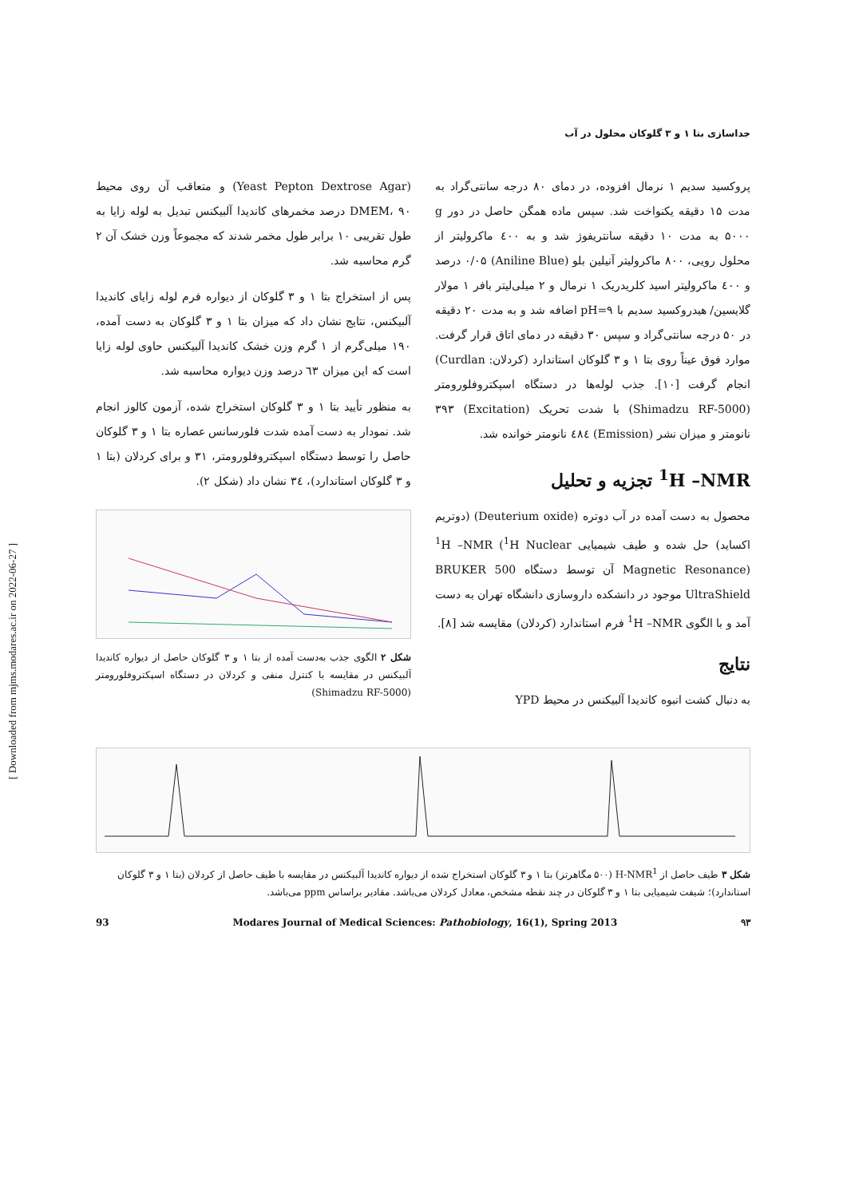جداسازی بتا ۱ و ۳ گلوکان محلول در آب
پروکسید سدیم ۱ نرمال افزوده، در دمای ۸۰ درجه سانتی‌گراد به مدت ۱۵ دقیقه یکنواخت شد. سپس ماده همگن حاصل در دور g ۵۰۰۰ به مدت ۱۰ دقیقه سانتریفوژ شد و به ٤۰۰ ماکرولیتر از محلول رویی، ۸۰۰ ماکرولیتر آنیلین بلو (Aniline Blue) ۰/۰۵ درصد و ٤۰۰ ماکرولیتر اسید کلریدریک ۱ نرمال و ۲ میلی‌لیتر بافر ۱ مولار گلایسین/ هیدروکسید سدیم با pH=۹ اضافه شد و به مدت ۲۰ دقیقه در ۵۰ درجه سانتی‌گراد و سپس ۳۰ دقیقه در دمای اتاق قرار گرفت. موارد فوق عیناً روی بتا ۱ و ۳ گلوکان استاندارد (کردلان: Curdlan) انجام گرفت [۱۰]. جذب لوله‌ها در دستگاه اسپکتروفلورومتر (Shimadzu RF-5000) با شدت تحریک (Excitation) ۳۹۳ نانومتر و میزان نشر (Emission) ٤۸٤ نانومتر خوانده شد.
<sup>1</sup>H –NMR تجزیه و تحلیل
محصول به دست آمده در آب دوتره (Deuterium oxide) (دوتریم اکساید) حل شده و طیف شیمیایی <sup>1</sup>H –NMR (<sup>1</sup>H Nuclear Magnetic Resonance) آن توسط دستگاه BRUKER 500 UltraShield موجود در دانشکده داروسازی دانشگاه تهران به دست آمد و با الگوی <sup>1</sup>H –NMR فرم استاندارد (کردلان) مقایسه شد [۸].
نتایج
به دنبال کشت انبوه کاندیدا آلبیکنس در محیط YPD
(Yeast Pepton Dextrose Agar) و متعاقب آن روی محیط DMEM، ۹۰ درصد مخمرهای کاندیدا آلبیکنس تبدیل به لوله زایا به طول تقریبی ۱۰ برابر طول مخمر شدند که مجموعاً وزن خشک آن ۲ گرم محاسبه شد.
پس از استخراج بتا ۱ و ۳ گلوکان از دیواره فرم لوله زایای کاندیدا آلبیکنس، نتایج نشان داد که میزان بتا ۱ و ۳ گلوکان به دست آمده، ۱۹۰ میلی‌گرم از ۱ گرم وزن خشک کاندیدا آلبیکنس حاوی لوله زایا است که این میزان ٦۳ درصد وزن دیواره محاسبه شد.
به منظور تأیید بتا ۱ و ۳ گلوکان استخراج شده، آزمون کالوز انجام شد. نمودار به دست آمده شدت فلورسانس عصاره بتا ۱ و ۳ گلوکان حاصل را توسط دستگاه اسپکتروفلورومتر، ۳۱ و برای کردلان (بتا ۱ و ۳ گلوکان استاندارد)، ۳٤ نشان داد (شکل ۲).
شکل ۲ الگوی جذب به‌دست آمده از بتا ۱ و ۳ گلوکان حاصل از دیواره کاندیدا آلبیکنس در مقایسه با کنترل منفی و کردلان در دستگاه اسپکتروفلورومتر (Shimadzu RF-5000)
شکل ۳ طیف حاصل از H-NMR<sup>1</sup> (۵۰۰ مگاهرتز) بتا ۱ و ۳ گلوکان استخراج شده از دیواره کاندیدا آلبیکنس در مقایسه با طیف حاصل از کردلان (بتا ۱ و ۳ گلوکان استاندارد)؛ شیفت شیمیایی بتا ۱ و ۳ گلوکان در چند نقطه مشخص، معادل کردلان می‌باشد. مقادیر براساس ppm می‌باشد.
93 Modares Journal of Medical Sciences: Pathobiology, 16(1), Spring 2013 ۹۳
[ Downloaded from mjms.modares.ac.ir on 2022-06-27 ]